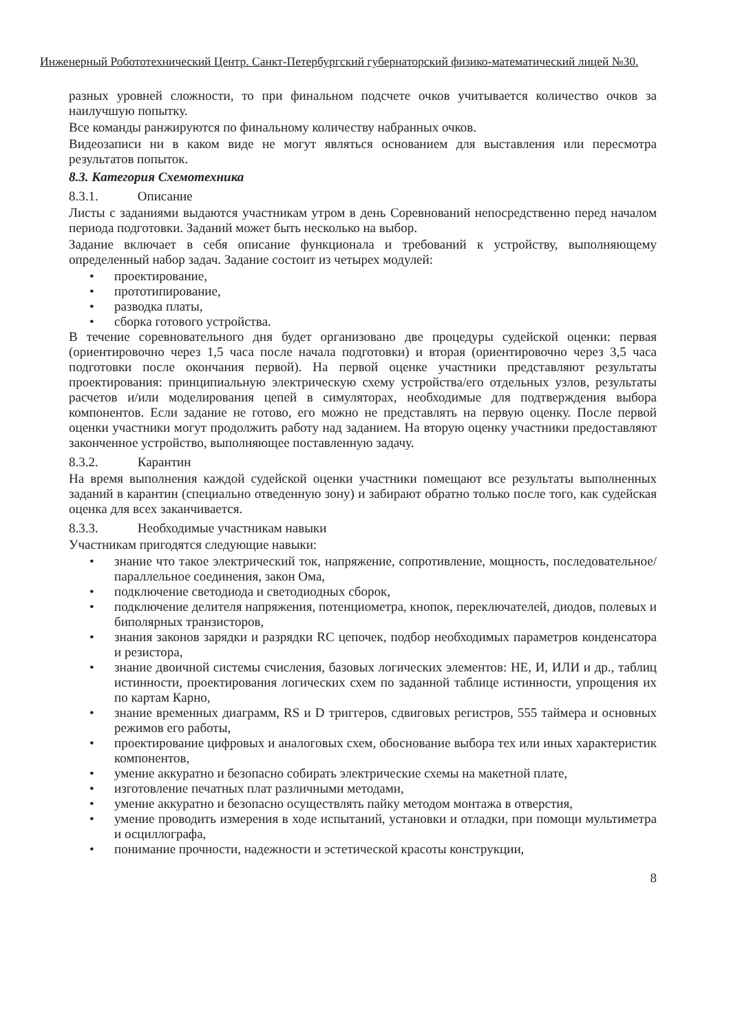Инженерный Робототехнический Центр. Санкт-Петербургский губернаторский физико-математический лицей №30.
разных уровней сложности, то при финальном подсчете очков учитывается количество очков за наилучшую попытку.
Все команды ранжируются по финальному количеству набранных очков.
Видеозаписи ни в каком виде не могут являться основанием для выставления или пересмотра результатов попыток.
8.3. Категория Схемотехника
8.3.1. Описание
Листы с заданиями выдаются участникам утром в день Соревнований непосредственно перед началом периода подготовки. Заданий может быть несколько на выбор.
Задание включает в себя описание функционала и требований к устройству, выполняющему определенный набор задач. Задание состоит из четырех модулей:
• проектирование,
• прототипирование,
• разводка платы,
• сборка готового устройства.
В течение соревновательного дня будет организовано две процедуры судейской оценки: первая (ориентировочно через 1,5 часа после начала подготовки) и вторая (ориентировочно через 3,5 часа подготовки после окончания первой). На первой оценке участники представляют результаты проектирования: принципиальную электрическую схему устройства/его отдельных узлов, результаты расчетов и/или моделирования цепей в симуляторах, необходимые для подтверждения выбора компонентов. Если задание не готово, его можно не представлять на первую оценку. После первой оценки участники могут продолжить работу над заданием. На вторую оценку участники предоставляют законченное устройство, выполняющее поставленную задачу.
8.3.2. Карантин
На время выполнения каждой судейской оценки участники помещают все результаты выполненных заданий в карантин (специально отведенную зону) и забирают обратно только после того, как судейская оценка для всех заканчивается.
8.3.3. Необходимые участникам навыки
Участникам пригодятся следующие навыки:
• знание что такое электрический ток, напряжение, сопротивление, мощность, последовательное/параллельное соединения, закон Ома,
• подключение светодиода и светодиодных сборок,
• подключение делителя напряжения, потенциометра, кнопок, переключателей, диодов, полевых и биполярных транзисторов,
• знания законов зарядки и разрядки RC цепочек, подбор необходимых параметров конденсатора и резистора,
• знание двоичной системы счисления, базовых логических элементов: НЕ, И, ИЛИ и др., таблиц истинности, проектирования логических схем по заданной таблице истинности, упрощения их по картам Карно,
• знание временных диаграмм, RS и D триггеров, сдвиговых регистров, 555 таймера и основных режимов его работы,
• проектирование цифровых и аналоговых схем, обоснование выбора тех или иных характеристик компонентов,
• умение аккуратно и безопасно собирать электрические схемы на макетной плате,
• изготовление печатных плат различными методами,
• умение аккуратно и безопасно осуществлять пайку методом монтажа в отверстия,
• умение проводить измерения в ходе испытаний, установки и отладки, при помощи мультиметра и осциллографа,
• понимание прочности, надежности и эстетической красоты конструкции,
8